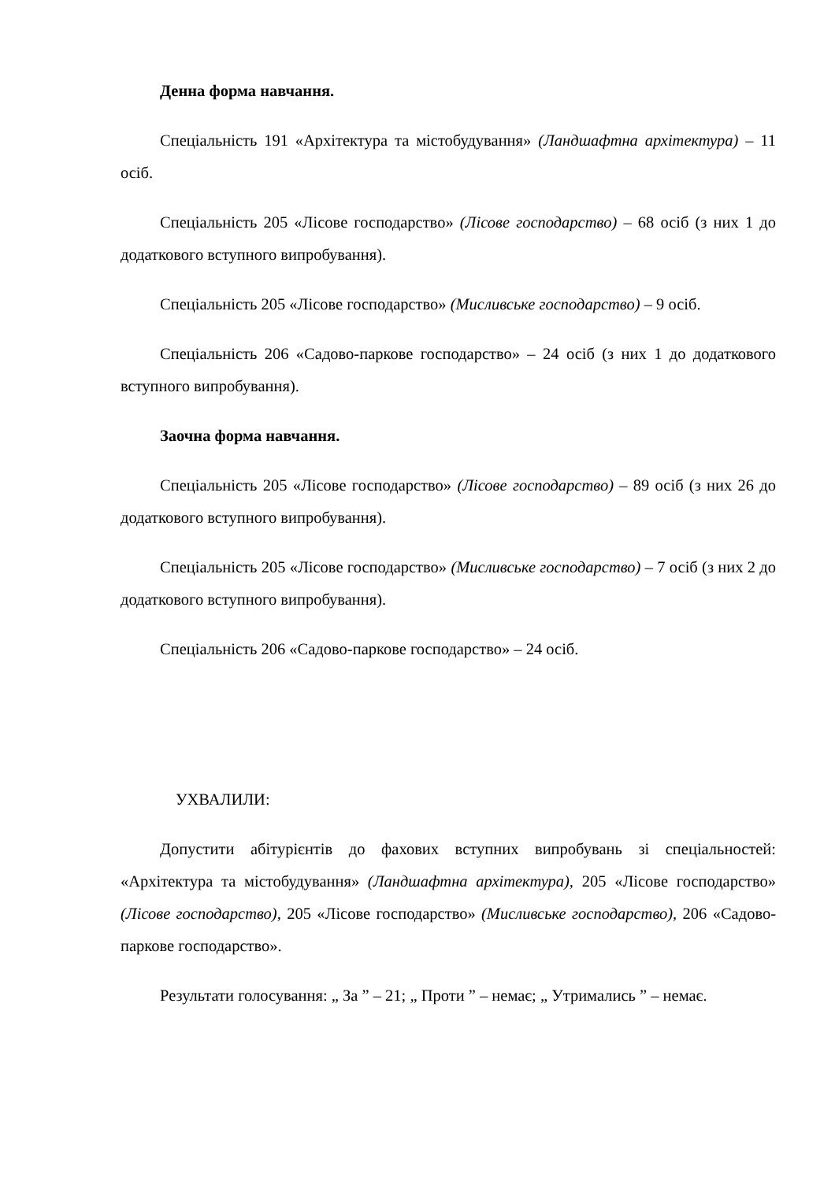Денна форма навчання.
Спеціальність 191 «Архітектура та містобудування» (Ландшафтна архітектура) – 11 осіб.
Спеціальність 205 «Лісове господарство» (Лісове господарство) – 68 осіб (з них 1 до додаткового вступного випробування).
Спеціальність 205 «Лісове господарство» (Мисливське господарство) – 9 осіб.
Спеціальність 206 «Садово-паркове господарство» – 24 осіб (з них 1 до додаткового вступного випробування).
Заочна форма навчання.
Спеціальність 205 «Лісове господарство» (Лісове господарство) – 89 осіб (з них 26 до додаткового вступного випробування).
Спеціальність 205 «Лісове господарство» (Мисливське господарство) – 7 осіб (з них 2 до додаткового вступного випробування).
Спеціальність 206 «Садово-паркове господарство» – 24 осіб.
УХВАЛИЛИ:
Допустити абітурієнтів до фахових вступних випробувань зі спеціальностей: «Архітектура та містобудування» (Ландшафтна архітектура), 205 «Лісове господарство» (Лісове господарство), 205 «Лісове господарство» (Мисливське господарство), 206 «Садово-паркове господарство».
Результати голосування: „ За ” – 21; „ Проти ” – немає; „ Утримались ” – немає.